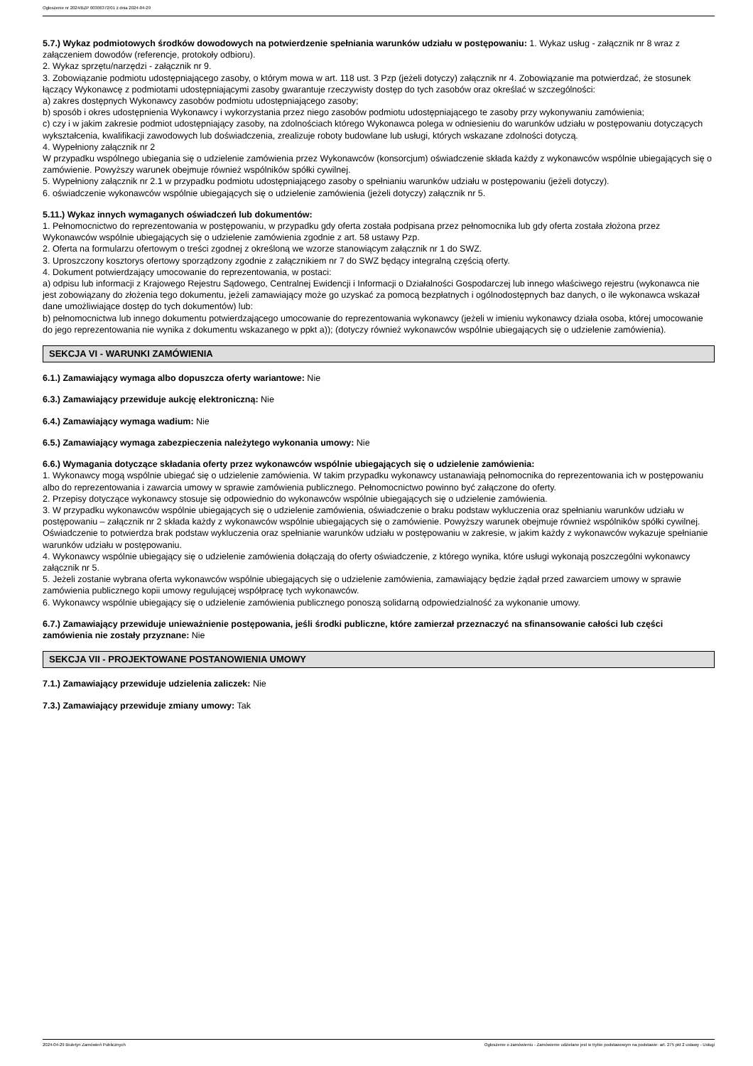Ogłoszenie nr 2024/BZP 00306372/01 z dnia 2024-04-29
5.7.) Wykaz podmiotowych środków dowodowych na potwierdzenie spełniania warunków udziału w postępowaniu: 1. Wykaz usług - załącznik nr 8 wraz z załączeniem dowodów (referencje, protokoły odbioru).
2. Wykaz sprzętu/narzędzi - załącznik nr 9.
3. Zobowiązanie podmiotu udostępniającego zasoby, o którym mowa w art. 118 ust. 3 Pzp (jeżeli dotyczy) załącznik nr 4. Zobowiązanie ma potwierdzać, że stosunek łączący Wykonawcę z podmiotami udostępniającymi zasoby gwarantuje rzeczywisty dostęp do tych zasobów oraz określać w szczególności:
a) zakres dostępnych Wykonawcy zasobów podmiotu udostępniającego zasoby;
b) sposób i okres udostępnienia Wykonawcy i wykorzystania przez niego zasobów podmiotu udostępniającego te zasoby przy wykonywaniu zamówienia;
c) czy i w jakim zakresie podmiot udostępniający zasoby, na zdolnościach którego Wykonawca polega w odniesieniu do warunków udziału w postępowaniu dotyczących wykształcenia, kwalifikacji zawodowych lub doświadczenia, zrealizuje roboty budowlane lub usługi, których wskazane zdolności dotyczą.
4. Wypełniony załącznik nr 2
W przypadku wspólnego ubiegania się o udzielenie zamówienia przez Wykonawców (konsorcjum) oświadczenie składa każdy z wykonawców wspólnie ubiegających się o zamówienie. Powyższy warunek obejmuje również wspólników spółki cywilnej.
5. Wypełniony załącznik nr 2.1 w przypadku podmiotu udostępniającego zasoby o spełnianiu warunków udziału w postępowaniu (jeżeli dotyczy).
6. oświadczenie wykonawców wspólnie ubiegających się o udzielenie zamówienia (jeżeli dotyczy) załącznik nr 5.
5.11.) Wykaz innych wymaganych oświadczeń lub dokumentów:
1. Pełnomocnictwo do reprezentowania w postępowaniu, w przypadku gdy oferta została podpisana przez pełnomocnika lub gdy oferta została złożona przez Wykonawców wspólnie ubiegających się o udzielenie zamówienia zgodnie z art. 58 ustawy Pzp.
2. Oferta na formularzu ofertowym o treści zgodnej z określoną we wzorze stanowiącym załącznik nr 1 do SWZ.
3. Uproszczony kosztorys ofertowy sporządzony zgodnie z załącznikiem nr 7 do SWZ będący integralną częścią oferty.
4. Dokument potwierdzający umocowanie do reprezentowania, w postaci:
a) odpisu lub informacji z Krajowego Rejestru Sądowego, Centralnej Ewidencji i Informacji o Działalności Gospodarczej lub innego właściwego rejestru (wykonawca nie jest zobowiązany do złożenia tego dokumentu, jeżeli zamawiający może go uzyskać za pomocą bezpłatnych i ogólnodostępnych baz danych, o ile wykonawca wskazał dane umożliwiające dostęp do tych dokumentów) lub:
b) pełnomocnictwa lub innego dokumentu potwierdzającego umocowanie do reprezentowania wykonawcy (jeżeli w imieniu wykonawcy działa osoba, której umocowanie do jego reprezentowania nie wynika z dokumentu wskazanego w ppkt a)); (dotyczy również wykonawców wspólnie ubiegających się o udzielenie zamówienia).
SEKCJA VI - WARUNKI ZAMÓWIENIA
6.1.) Zamawiający wymaga albo dopuszcza oferty wariantowe: Nie
6.3.) Zamawiający przewiduje aukcję elektroniczną: Nie
6.4.) Zamawiający wymaga wadium: Nie
6.5.) Zamawiający wymaga zabezpieczenia należytego wykonania umowy: Nie
6.6.) Wymagania dotyczące składania oferty przez wykonawców wspólnie ubiegających się o udzielenie zamówienia:
1. Wykonawcy mogą wspólnie ubiegać się o udzielenie zamówienia. W takim przypadku wykonawcy ustanawiają pełnomocnika do reprezentowania ich w postępowaniu albo do reprezentowania i zawarcia umowy w sprawie zamówienia publicznego. Pełnomocnictwo powinno być załączone do oferty.
2. Przepisy dotyczące wykonawcy stosuje się odpowiednio do wykonawców wspólnie ubiegających się o udzielenie zamówienia.
3. W przypadku wykonawców wspólnie ubiegających się o udzielenie zamówienia, oświadczenie o braku podstaw wykluczenia oraz spełnianiu warunków udziału w postępowaniu – załącznik nr 2 składa każdy z wykonawców wspólnie ubiegających się o zamówienie. Powyższy warunek obejmuje również wspólników spółki cywilnej. Oświadczenie to potwierdza brak podstaw wykluczenia oraz spełnianie warunków udziału w postępowaniu w zakresie, w jakim każdy z wykonawców wykazuje spełnianie warunków udziału w postępowaniu.
4. Wykonawcy wspólnie ubiegający się o udzielenie zamówienia dołączają do oferty oświadczenie, z którego wynika, które usługi wykonają poszczególni wykonawcy załącznik nr 5.
5. Jeżeli zostanie wybrana oferta wykonawców wspólnie ubiegających się o udzielenie zamówienia, zamawiający będzie żądał przed zawarciem umowy w sprawie zamówienia publicznego kopii umowy regulującej współpracę tych wykonawców.
6. Wykonawcy wspólnie ubiegający się o udzielenie zamówienia publicznego ponoszą solidarną odpowiedzialność za wykonanie umowy.
6.7.) Zamawiający przewiduje unieważnienie postępowania, jeśli środki publiczne, które zamierzał przeznaczyć na sfinansowanie całości lub części zamówienia nie zostały przyznane: Nie
SEKCJA VII - PROJEKTOWANE POSTANOWIENIA UMOWY
7.1.) Zamawiający przewiduje udzielenia zaliczek: Nie
7.3.) Zamawiający przewiduje zmiany umowy: Tak
2024-04-29 Biuletyn Zamówień Publicznych Ogłoszenie o zamówieniu - Zamówienie udzielane jest w trybie podstawowym na podstawie: art. 275 pkt 2 ustawy - Usługi